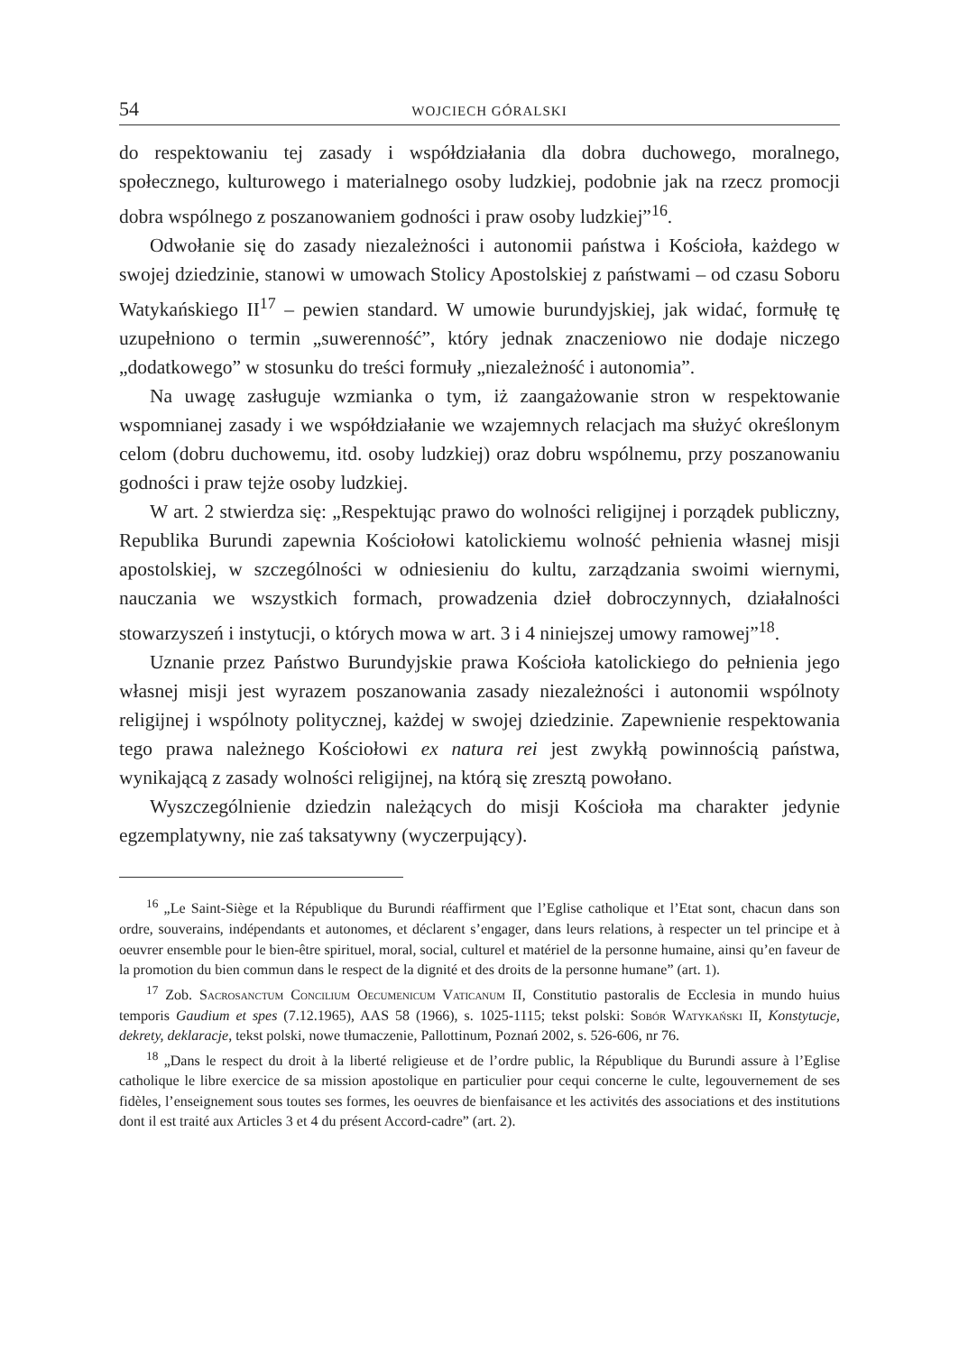54 WOJCIECH GÓRALSKI
do respektowaniu tej zasady i współdziałania dla dobra duchowego, moralnego, społecznego, kulturowego i materialnego osoby ludzkiej, podobnie jak na rzecz promocji dobra wspólnego z poszanowaniem godności i praw osoby ludzkiej”<sup>16</sup>.
Odwołanie się do zasady niezależności i autonomii państwa i Kościoła, każdego w swojej dziedzinie, stanowi w umowach Stolicy Apostolskiej z państwami – od czasu Soboru Watykańskiego II<sup>17</sup> – pewien standard. W umowie burundyjskiej, jak widać, formułę tę uzupełniono o termin „suwerenność”, który jednak znaczeniowo nie dodaje niczego „dodatkowego” w stosunku do treści formuły „niezależność i autonomia”.
Na uwagę zasługuje wzmianka o tym, iż zaangażowanie stron w respektowanie wspomnianej zasady i we współdziałanie we wzajemnych relacjach ma służyć określonym celom (dobru duchowemu, itd. osoby ludzkiej) oraz dobru wspólnemu, przy poszanowaniu godności i praw tejże osoby ludzkiej.
W art. 2 stwierdza się: „Respektując prawo do wolności religijnej i porządek publiczny, Republika Burundi zapewnia Kościołowi katolickiemu wolność pełnienia własnej misji apostolskiej, w szczególności w odniesieniu do kultu, zarządzania swoimi wiernymi, nauczania we wszystkich formach, prowadzenia dzieł dobroczynnych, działalności stowarzyszeń i instytucji, o których mowa w art. 3 i 4 niniejszej umowy ramowej”<sup>18</sup>.
Uznanie przez Państwo Burundyjskie prawa Kościoła katolickiego do pełnienia jego własnej misji jest wyrazem poszanowania zasady niezależności i autonomii wspólnoty religijnej i wspólnoty politycznej, każdej w swojej dziedzinie. Zapewnienie respektowania tego prawa należnego Kościołowi ex natura rei jest zwykłą powinnością państwa, wynikającą z zasady wolności religijnej, na którą się zresztą powołano.
Wyszczególnienie dziedzin należących do misji Kościoła ma charakter jedynie egzemplatywny, nie zaś taksatywny (wyczerpujący).
<sup>16</sup> „Le Saint-Siège et la République du Burundi réaffirment que l’Eglise catholique et l’Etat sont, chacun dans son ordre, souverains, indépendants et autonomes, et déclarent s’engager, dans leurs relations, à respecter un tel principe et à oeuvrer ensemble pour le bien-être spirituel, moral, social, culturel et matériel de la personne humaine, ainsi qu’en faveur de la promotion du bien commun dans le respect de la dignité et des droits de la personne humane” (art. 1).
<sup>17</sup> Zob. Sacrosanctum Concilium Oecumenicum Vaticanum II, Constitutio pastoralis de Ecclesia in mundo huius temporis Gaudium et spes (7.12.1965), AAS 58 (1966), s. 1025-1115; tekst polski: Sobór Watykański II, Konstytucje, dekrety, deklaracje, tekst polski, nowe tłumaczenie, Pallottinum, Poznań 2002, s. 526-606, nr 76.
<sup>18</sup> „Dans le respect du droit à la liberté religieuse et de l’ordre public, la République du Burundi assure à l’Eglise catholique le libre exercice de sa mission apostolique en particulier pour cequi concerne le culte, legouvernement de ses fidèles, l’enseignement sous toutes ses formes, les oeuvres de bienfaisance et les activités des associations et des institutions dont il est traité aux Articles 3 et 4 du présent Accord-cadre” (art. 2).